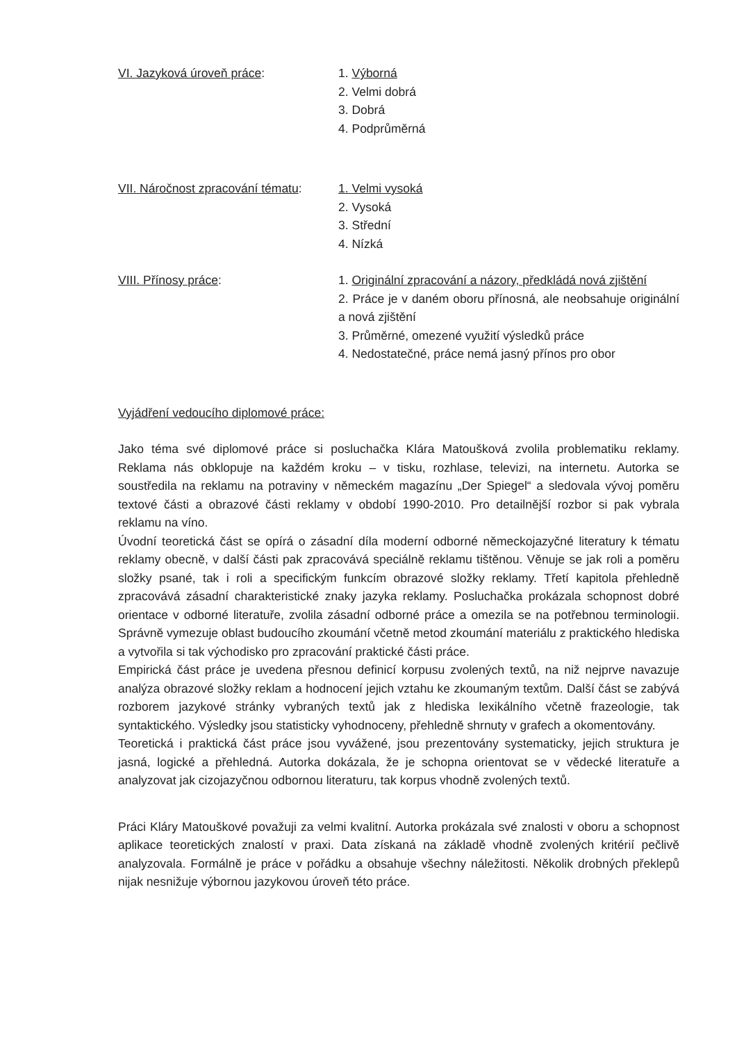VI. Jazyková úroveň práce: 1. Výborná
2. Velmi dobrá
3. Dobrá
4. Podprůměrná
VII. Náročnost zpracování tématu:
1. Velmi vysoká
2. Vysoká
3. Střední
4. Nízká
VIII. Přínosy práce: 1. Originální zpracování a názory, předkládá nová zjištění
2. Práce je v daném oboru přínosná, ale neobsahuje originální a nová zjištění
3. Průměrné, omezené využití výsledků práce
4. Nedostatečné, práce nemá jasný přínos pro obor
Vyjádření vedoucího diplomové práce:
Jako téma své diplomové práce si posluchačka Klára Matoušková zvolila problematiku reklamy. Reklama nás obklopuje na každém kroku – v tisku, rozhlase, televizi, na internetu. Autorka se soustředila na reklamu na potraviny v německém magazínu „Der Spiegel“ a sledovala vývoj poměru textové části a obrazové části reklamy v období 1990-2010. Pro detailnější rozbor si pak vybrala reklamu na víno.
Úvodní teoretická část se opírá o zásadní díla moderní odborné německojazyčné literatury k tématu reklamy obecně, v další části pak zpracovává speciálně reklamu tištěnou. Věnuje se jak roli a poměru složky psané, tak i roli a specifickým funkcím obrazové složky reklamy. Třetí kapitola přehledně zpracovává zásadní charakteristické znaky jazyka reklamy. Posluchačka prokázala schopnost dobré orientace v odborné literatuře, zvolila zásadní odborné práce a omezila se na potřebnou terminologii. Správně vymezuje oblast budoucího zkoumání včetně metod zkoumání materiálu z praktického hlediska a vytvořila si tak východisko pro zpracování praktické části práce.
Empirická část práce je uvedena přesnou definicí korpusu zvolených textů, na niž nejprve navazuje analýza obrazové složky reklam a hodnocení jejich vztahu ke zkoumaným textům. Další část se zabývá rozborem jazykové stránky vybraných textů jak z hlediska lexikálního včetně frazeologie, tak syntaktického. Výsledky jsou statisticky vyhodnoceny, přehledně shrnuty v grafech a okomentovány.
Teoretická i praktická část práce jsou vyvážené, jsou prezentovány systematicky, jejich struktura je jasná, logické a přehledná. Autorka dokázala, že je schopna orientovat se v vědecké literatuře a analyzovat jak cizojazyčnou odbornou literaturu, tak korpus vhodně zvolených textů.
Práci Kláry Matouškové považuji za velmi kvalitní. Autorka prokázala své znalosti v oboru a schopnost aplikace teoretických znalostí v praxi. Data získaná na základě vhodně zvolených kritérií pečlivě analyzovala. Formálně je práce v pořádku a obsahuje všechny náležitosti. Několik drobných překlepů nijak nesnižuje výbornou jazykovou úroveň této práce.